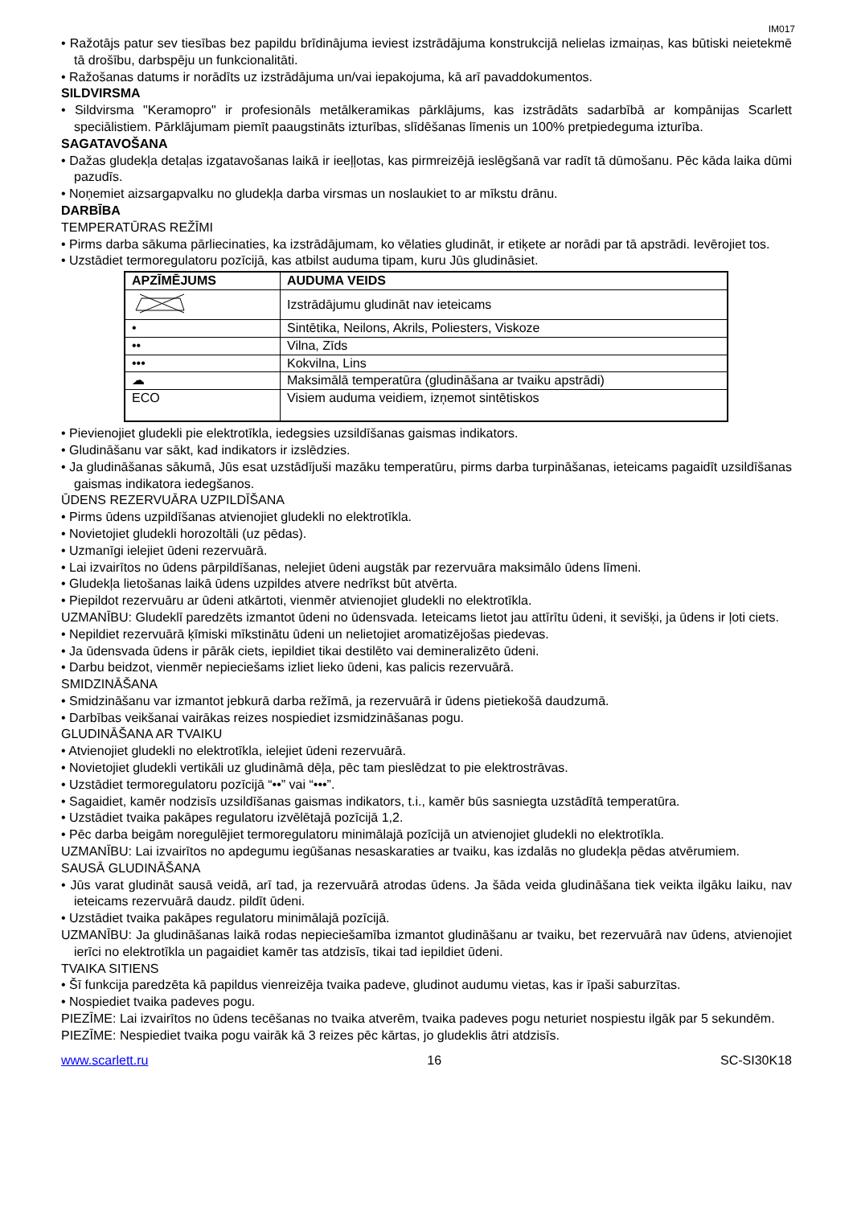IM017
• Ražotājs patur sev tiesības bez papildu brīdinājuma ieviest izstrādājuma konstrukcijā nelielas izmaiņas, kas būtiski neietekmē tā drošību, darbspēju un funkcionalitāti.
• Ražošanas datums ir norādīts uz izstrādājuma un/vai iepakojuma, kā arī pavaddokumentos.
SILDVIRSMA
• Sildvirsma "Keramopro" ir profesionāls metālkeramikas pārklājums, kas izstrādāts sadarbībā ar kompānijas Scarlett speciālistiem. Pārklājumam piemīt paaugstināts izturības, slīdēšanas līmenis un 100% pretpiedeguma izturība.
SAGATAVOŠANA
• Dažas gludekļa detaļas izgatavošanas laikā ir ieeļļotas, kas pirmreizējā ieslēgšanā var radīt tā dūmošanu. Pēc kāda laika dūmi pazudīs.
• Noņemiet aizsargapvalku no gludekļa darba virsmas un noslaukiet to ar mīkstu drānu.
DARBĪBA
TEMPERATŪRAS REŽĪMI
• Pirms darba sākuma pārliecinaties, ka izstrādājumam, ko vēlaties gludināt, ir etiķete ar norādi par tā apstrādi. Ievērojiet tos.
• Uzstādiet termoregulatoru pozīcijā, kas atbilst auduma tipam, kuru Jūs gludināsiet.
| APZĪMĒJUMS | AUDUMA VEIDS |
| --- | --- |
| | Izstrādājumu gludināt nav ieteicams |
| • | Sintētika, Neilons, Akrils, Poliesters, Viskoze |
| •• | Vilna, Zīds |
| ••• | Kokvilna, Lins |
| ☁ | Maksimālā temperatūra (gludināšana ar tvaiku apstrādi) |
| ECO | Visiem auduma veidiem, izņemot sintētiskos |
• Pievienojiet gludekli pie elektrotīkla, iedegsies uzsildīšanas gaismas indikators.
• Gludināšanu var sākt, kad indikators ir izslēdzies.
• Ja gludināšanas sākumā, Jūs esat uzstādījuši mazāku temperatūru, pirms darba turpināšanas, ieteicams pagaidīt uzsildīšanas gaismas indikatora iedegšanos.
ŪDENS REZERVUĀRA UZPILDĪŠANA
• Pirms ūdens uzpildīšanas atvienojiet gludekli no elektrotīkla.
• Novietojiet gludekli horozoltāli (uz pēdas).
• Uzmanīgi ielejiet ūdeni rezervuārā.
• Lai izvairītos no ūdens pārpildīšanas, nelejiet ūdeni augstāk par rezervuāra maksimālo ūdens līmeni.
• Gludekļa lietošanas laikā ūdens uzpildes atvere nedrīkst būt atvērta.
• Piepildot rezervuāru ar ūdeni atkārtoti, vienmēr atvienojiet gludekli no elektrotīkla.
UZMANĪBU: Gludeklī paredzēts izmantot ūdeni no ūdensvada. Ieteicams lietot jau attīrītu ūdeni, it sevišķi, ja ūdens ir ļoti ciets.
• Nepildiet rezervuārā ķīmiski mīkstinātu ūdeni un nelietojiet aromatizējošas piedevas.
• Ja ūdensvada ūdens ir pārāk ciets, iepildiet tikai destilēto vai demineralizēto ūdeni.
• Darbu beidzot, vienmēr nepieciešams izliet lieko ūdeni, kas palicis rezervuārā.
SMIDZINĀŠANA
• Smidzināšanu var izmantot jebkurā darba režīmā, ja rezervuārā ir ūdens pietiekošā daudzumā.
• Darbības veikšanai vairākas reizes nospiediet izsmidzināšanas pogu.
GLUDINĀŠANA AR TVAIKU
• Atvienojiet gludekli no elektrotīkla, ielejiet ūdeni rezervuārā.
• Novietojiet gludekli vertikāli uz gludināmā dēļa, pēc tam pieslēdzat to pie elektrostrāvas.
• Uzstādiet termoregulatoru pozīcijā “••” vai “•••”.
• Sagaidiet, kamēr nodzisīs uzsildīšanas gaismas indikators, t.i., kamēr būs sasniegta uzstādītā temperatūra.
• Uzstādiet tvaika pakāpes regulatoru izvēlētajā pozīcijā 1,2.
• Pēc darba beigām noregulējiet termoregulatoru minimālajā pozīcijā un atvienojiet gludekli no elektrotīkla.
UZMANĪBU: Lai izvairītos no apdegumu iegūšanas nesaskaraties ar tvaiku, kas izdalās no gludekļa pēdas atvērumiem.
SAUSĀ GLUDINĀŠANA
• Jūs varat gludināt sausā veidā, arī tad, ja rezervuārā atrodas ūdens. Ja šāda veida gludināšana tiek veikta ilgāku laiku, nav ieteicams rezervuārā daudz. pildīt ūdeni.
• Uzstādiet tvaika pakāpes regulatoru minimālajā pozīcijā.
UZMANĪBU: Ja gludināšanas laikā rodas nepieciešamība izmantot gludināšanu ar tvaiku, bet rezervuārā nav ūdens, atvienojiet ierīci no elektrotīkla un pagaidiet kamēr tas atdzisīs, tikai tad iepildiet ūdeni.
TVAIKA SITIENS
• Šī funkcija paredzēta kā papildus vienreizēja tvaika padeve, gludinot audumu vietas, kas ir īpaši saburzītas.
• Nospiediet tvaika padeves pogu.
PIEZĪME: Lai izvairītos no ūdens tecēšanas no tvaika atverēm, tvaika padeves pogu neturiet nospiestu ilgāk par 5 sekundēm.
PIEZĪME: Nespiediet tvaika pogu vairāk kā 3 reizes pēc kārtas, jo gludeklis ātri atdzisīs.
www.scarlett.ru 16 SC-SI30K18